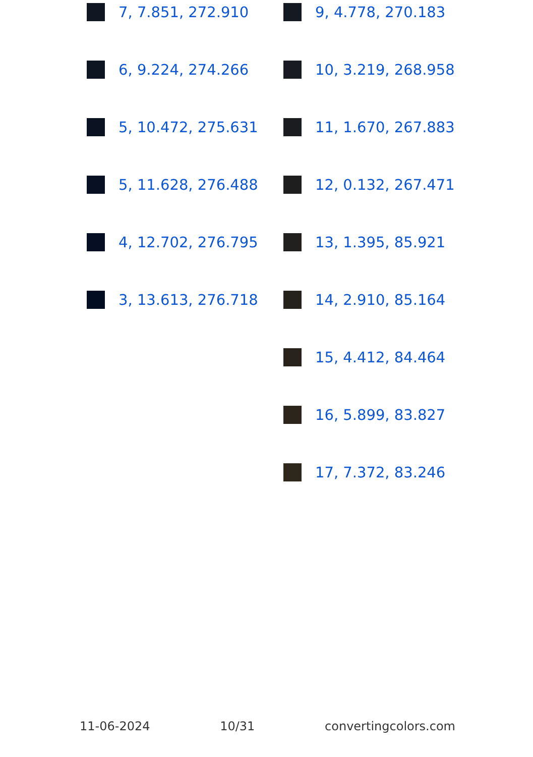7, 7.851, 272.910
6, 9.224, 274.266
5, 10.472, 275.631
5, 11.628, 276.488
4, 12.702, 276.795
3, 13.613, 276.718
9, 4.778, 270.183
10, 3.219, 268.958
11, 1.670, 267.883
12, 0.132, 267.471
13, 1.395, 85.921
14, 2.910, 85.164
15, 4.412, 84.464
16, 5.899, 83.827
17, 7.372, 83.246
11-06-2024 10/31 convertingcolors.com